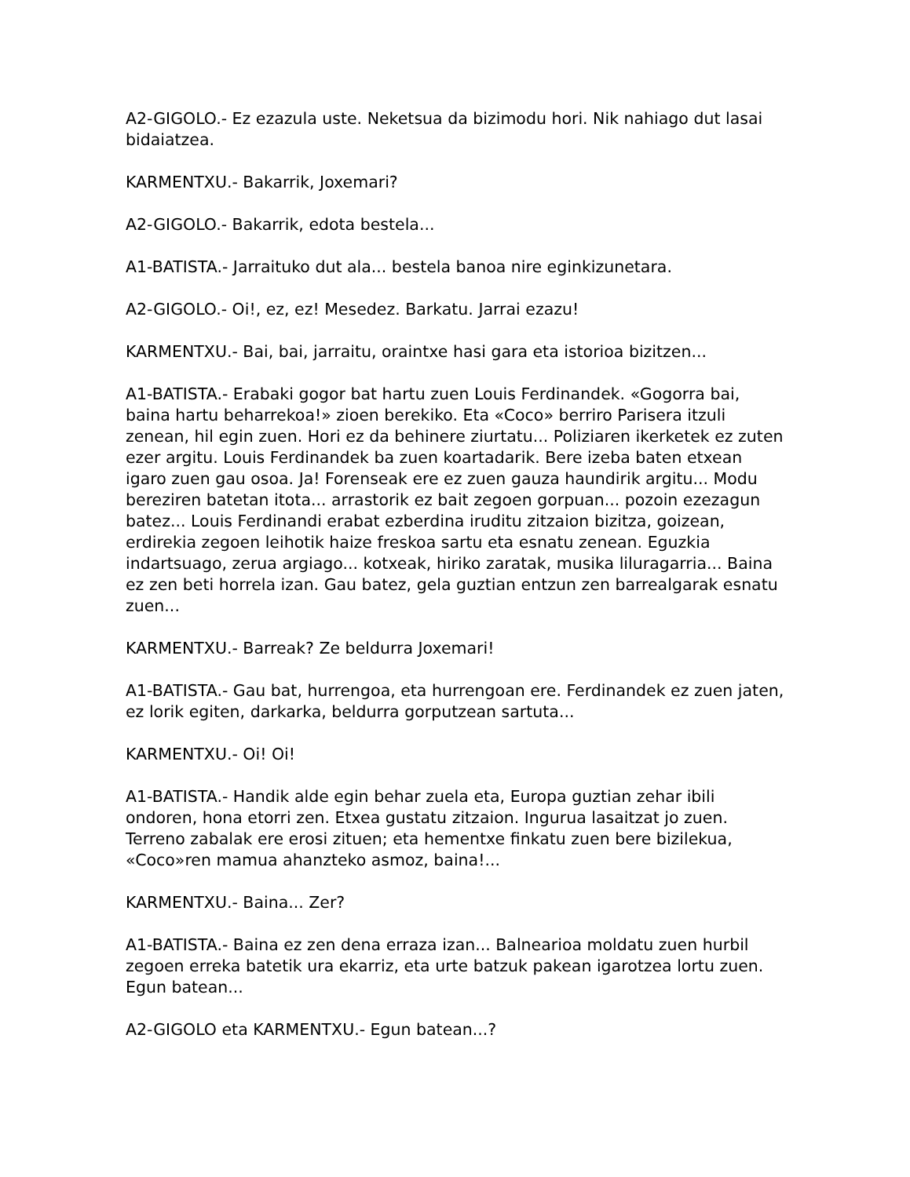A2-GIGOLO.- Ez ezazula uste. Neketsua da bizimodu hori. Nik nahiago dut lasai bidaiatzea.
KARMENTXU.- Bakarrik, Joxemari?
A2-GIGOLO.- Bakarrik, edota bestela...
A1-BATISTA.- Jarraituko dut ala... bestela banoa nire eginkizunetara.
A2-GIGOLO.- Oi!, ez, ez! Mesedez. Barkatu. Jarrai ezazu!
KARMENTXU.- Bai, bai, jarraitu, oraintxe hasi gara eta istorioa bizitzen...
A1-BATISTA.- Erabaki gogor bat hartu zuen Louis Ferdinandek. «Gogorra bai, baina hartu beharrekoa!» zioen berekiko. Eta «Coco» berriro Parisera itzuli zenean, hil egin zuen. Hori ez da behinere ziurtatu... Poliziaren ikerketek ez zuten ezer argitu. Louis Ferdinandek ba zuen koartadarik. Bere izeba baten etxean igaro zuen gau osoa. Ja! Forenseak ere ez zuen gauza haundirik argitu... Modu bereziren batetan itota... arrastorik ez bait zegoen gorpuan... pozoin ezezagun batez... Louis Ferdinandi erabat ezberdina iruditu zitzaion bizitza, goizean, erdirekia zegoen leihotik haize freskoa sartu eta esnatu zenean. Eguzkia indartsuago, zerua argiago... kotxeak, hiriko zaratak, musika liluragarria... Baina ez zen beti horrela izan. Gau batez, gela guztian entzun zen barrealgarak esnatu zuen...
KARMENTXU.- Barreak? Ze beldurra Joxemari!
A1-BATISTA.- Gau bat, hurrengoa, eta hurrengoan ere. Ferdinandek ez zuen jaten, ez lorik egiten, darkarka, beldurra gorputzean sartuta...
KARMENTXU.- Oi! Oi!
A1-BATISTA.- Handik alde egin behar zuela eta, Europa guztian zehar ibili ondoren, hona etorri zen. Etxea gustatu zitzaion. Ingurua lasaitzat jo zuen. Terreno zabalak ere erosi zituen; eta hementxe finkatu zuen bere bizilekua, «Coco»ren mamua ahanzteko asmoz, baina!...
KARMENTXU.- Baina... Zer?
A1-BATISTA.- Baina ez zen dena erraza izan... Balnearioa moldatu zuen hurbil zegoen erreka batetik ura ekarriz, eta urte batzuk pakean igarotzea lortu zuen. Egun batean...
A2-GIGOLO eta KARMENTXU.- Egun batean...?